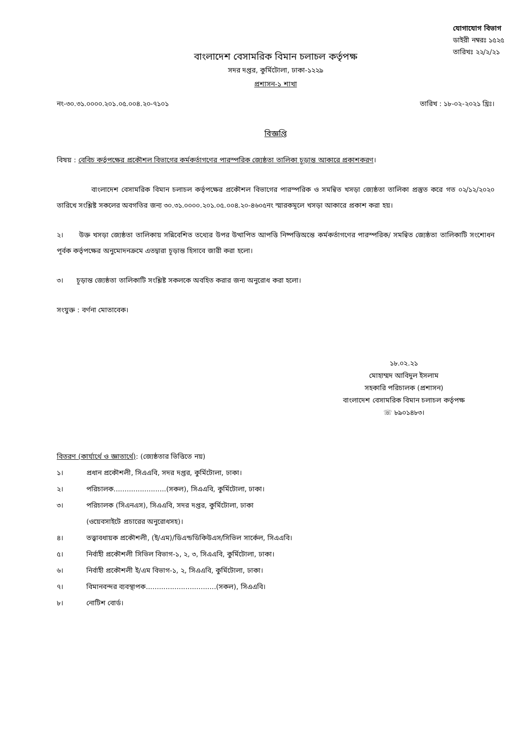যোগাযোগ বিভাগ
ডাইরী নম্বরঃ ১৫২৫
তারিখঃ ২২/২/২১
বাংলাদেশ বেসামরিক বিমান চলাচল কর্তৃপক্ষ
সদর দপ্তর, কুর্মিটোলা, ঢাকা-১২২৯
প্রশাসন-১ শাখা
নং-৩০.৩১.০০০০.২০১.০৫.০০৪.২০-৭১০১ তারিখ : ১৮-০২-২০২১ খ্রিঃ।
বিজ্ঞপ্তি
বিষয় : বেবিচ কর্তৃপক্ষের প্রকৌশল বিভাগের কর্মকর্তাগণের পারস্পরিক জ্যেষ্ঠতা তালিকা চূড়ান্ত আকারে প্রকাশকরণ।
বাংলাদেশ বেসামরিক বিমান চলাচল কর্তৃপক্ষের প্রকৌশল বিভাগের পারস্পরিক ও সমন্বিত খসড়া জ্যেষ্ঠতা তালিকা প্রস্তুত করে গত ০২/১২/২০২০ তারিখে সংশ্লিষ্ট সকলের অবগতির জন্য ৩০.৩১.০০০০.২০১.০৫.০০৪.২০-৪৬০৫নং স্মারকমূলে খসড়া আকারে প্রকাশ করা হয়।
২। উক্ত খসড়া জ্যেষ্ঠতা তালিকায় সন্নিবেশিত তথ্যের উপর উত্থাপিত আপত্তি নিষ্পত্তিঅন্তে কর্মকর্তাগণের পারস্পরিক/ সমন্বিত জ্যেষ্ঠতা তালিকাটি সংশোধন পূর্বক কর্তৃপক্ষের অনুমোদনক্রমে এতদ্বারা চূড়ান্ত হিসাবে জারী করা হলো।
৩। চূড়ান্ত জ্যেষ্ঠতা তালিকাটি সংশ্লিষ্ট সকলকে অবহিত করার জন্য অনুরোধ করা হলো।
সংযুক্ত : বর্ণনা মোতাবেক।
১৮.০২.২১
মোহাম্মদ আবিদুল ইসলাম
সহকারি পরিচালক (প্রশাসন)
বাংলাদেশ বেসামরিক বিমান চলাচল কর্তৃপক্ষ
☏ ৮৯০১৪৮৩।
বিতরণ (কার্যার্থে ও জ্ঞাতার্থে) : (জ্যেষ্ঠতার ভিত্তিতে নয়)
১। প্রধান প্রকৌশলী, সিএএবি, সদর দপ্তর, কুর্মিটোলা, ঢাকা।
২। পরিচালক........................(সকল), সিএএবি, কুর্মিটোলা, ঢাকা।
৩। পরিচালক (সিএনএস), সিএএবি, সদর দপ্তর, কুর্মিটোলা, ঢাকা
(ওয়েবসাইটে প্রচারের অনুরোধসহ)।
৪। তত্ত্বাবধায়ক প্রকৌশলী, (ই/এম)/ডিএন্ডডিকিউএস/সিভিল সার্কেল, সিএএবি।
৫। নির্বাহী প্রকৌশলী সিভিল বিভাগ-১, ২, ৩, সিএএবি, কুর্মিটোলা, ঢাকা।
৬। নির্বাহী প্রকৌশলী ই/এম বিভাগ-১, ২, সিএএবি, কুর্মিটোলা, ঢাকা।
৭। বিমানবন্দর ব্যবস্থাপক................................(সকল), সিএএবি।
৮। নোটিশ বোর্ড।